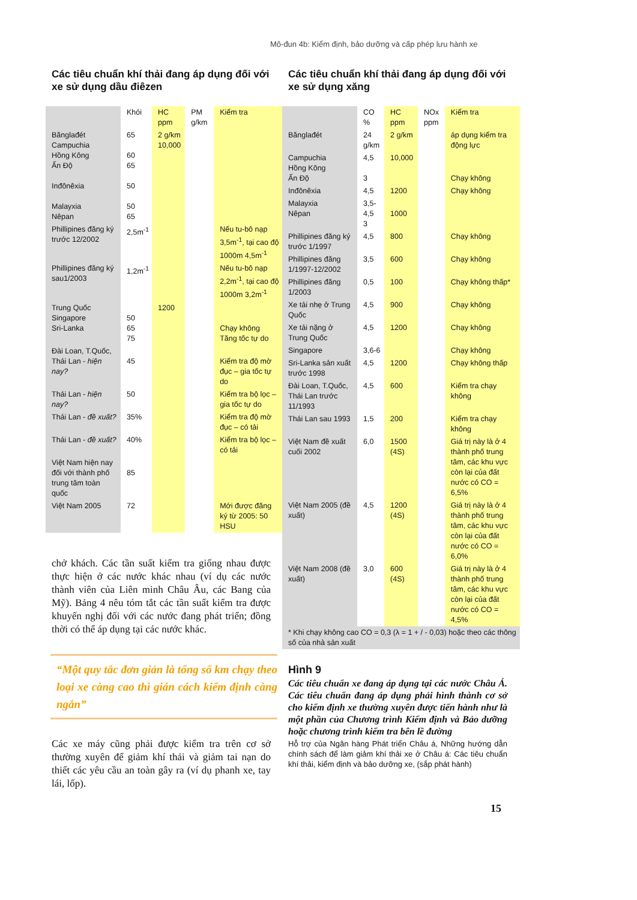Mô-đun 4b: Kiểm định, bảo dưỡng và cấp phép lưu hành xe
Các tiêu chuẩn khí thải đang áp dụng đối với xe sử dụng dầu điêzen
| | Khói | HC ppm | PM g/km | Kiểm tra |
| --- | --- | --- | --- | --- |
| Bănglađét Campuchia Hồng Kông Ấn Độ Inđônêxia Malayxia Nêpan | 65 60 65 50 50 65 | 2 g/km 10,000 | | |
| Phillipines đăng ký trước 12/2002 | 2,5m<sup>-1</sup> | | | Nếu tu-bô nạp 3,5m<sup>-1</sup>, tại cao độ 1000m 4,5m<sup>-1</sup> |
| Phillipines đăng ký sau1/2003 | 1,2m<sup>-1</sup> | | | Nếu tu-bô nạp 2,2m<sup>-1</sup>, tại cao độ 1000m 3,2m<sup>-1</sup> |
| Trung Quốc Singapore Sri-Lanka | 50 65 75 | 1200 | | Chạy không Tăng tốc tự do |
| Đài Loan, T.Quốc, Thái Lan - hiện nay? | 45 | | | Kiểm tra độ mờ đục – gia tốc tự do |
| Thái Lan - hiện nay? | 50 | | | Kiểm tra bộ lọc – gia tốc tự do |
| Thái Lan - đề xuất? | 35% | | | Kiểm tra độ mờ đục – có tải |
| Thái Lan - đề xuất? | 40% | | | Kiểm tra bộ lọc – có tải |
| Việt Nam hiện nay đối với thành phố trung tâm toàn quốc | 85 | | | |
| Việt Nam 2005 | 72 | | | Mới được đăng ký từ 2005: 50 HSU |
chở khách. Các tần suất kiểm tra giống nhau được thực hiện ở các nước khác nhau (ví dụ các nước thành viên của Liên minh Châu Âu, các Bang của Mỹ). Bảng 4 nêu tóm tắt các tần suất kiểm tra được khuyến nghị đối với các nước đang phát triển; đồng thời có thể áp dụng tại các nước khác.
“Một quy tắc đơn giản là tổng số km chạy theo loại xe càng cao thì gián cách kiểm định càng ngắn”
Các xe máy cũng phải được kiểm tra trên cơ sở thường xuyên để giảm khí thải và giảm tai nạn do thiết các yêu cầu an toàn gây ra (ví dụ phanh xe, tay lái, lốp).
Các tiêu chuẩn khí thải đang áp dụng đối với xe sử dụng xăng
| | CO % | HC ppm | NOx ppm | Kiểm tra |
| --- | --- | --- | --- | --- |
| Bănglađét | 24 g/km | 2 g/km | | áp dụng kiểm tra động lực |
| Campuchia Hồng Kông Ấn Độ | 4,5 3 | 10,000 | | Chạy không |
| Inđônêxia | 4,5 | 1200 | | Chạy không |
| Malayxia Nêpan | 3,5-4,5 3 | 1000 | | |
| Phillipines đăng ký trước 1/1997 | 4,5 | 800 | | Chạy không |
| Phillipines đăng 1/1997-12/2002 | 3,5 | 600 | | Chạy không |
| Phillipines đăng 1/2003 | 0,5 | 100 | | Chạy không thấp* |
| Xe tải nhẹ ở Trung Quốc | 4,5 | 900 | | Chạy không |
| Xe tải nặng ở Trung Quốc | 4,5 | 1200 | | Chạy không |
| Singapore | 3,6-6 | | | Chạy không |
| Sri-Lanka sản xuất trước 1998 | 4,5 | 1200 | | Chạy không thấp |
| Đài Loan, T.Quốc, Thái Lan trước 11/1993 | 4,5 | 600 | | Kiểm tra chạy không |
| Thái Lan sau 1993 | 1,5 | 200 | | Kiểm tra chạy không |
| Việt Nam đề xuất cuối 2002 | 6,0 | 1500 (4S) | | Giá trị này là ở 4 thành phố trung tâm, các khu vực còn lại của đất nước có CO = 6,5% |
| Việt Nam 2005 (đề xuất) | 4,5 | 1200 (4S) | | Giá trị này là ở 4 thành phố trung tâm, các khu vực còn lại của đất nước có CO = 6,0% |
| Việt Nam 2008 (đề xuất) | 3,0 | 600 (4S) | | Giá trị này là ở 4 thành phố trung tâm, các khu vực còn lại của đất nước có CO = 4,5% |
| * Khi chạy không cao CO = 0,3 (λ = 1 + / - 0,03) hoặc theo các thông số của nhà sản xuất | | | | |
Hình 9
Các tiêu chuẩn xe đang áp dụng tại các nước Châu Á. Các tiêu chuẩn đang áp dụng phải hình thành cơ sở cho kiểm định xe thường xuyên được tiến hành như là một phần của Chương trình Kiểm định và Bảo dưỡng hoặc chương trình kiểm tra bên lề đường
Hỗ trợ của Ngân hàng Phát triển Châu á, Những hướng dẫn chính sách để làm giảm khí thải xe ở Châu á: Các tiêu chuẩn khí thải, kiểm định và bảo dưỡng xe, (sắp phát hành)
15